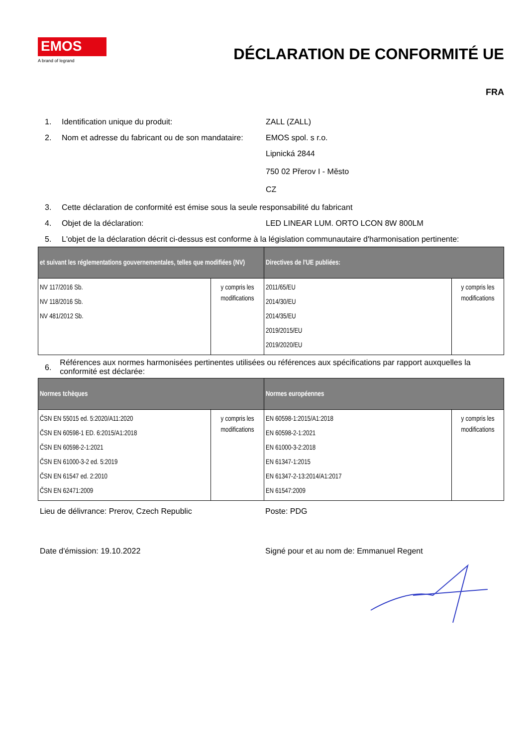EMOS
A brand of legrand
DÉCLARATION DE CONFORMITÉ UE
FRA
1. Identification unique du produit: ZALL (ZALL)
2. Nom et adresse du fabricant ou de son mandataire: EMOS spol. s r.o.
Lipnická 2844
750 02 Přerov I - Město
CZ
3. Cette déclaration de conformité est émise sous la seule responsabilité du fabricant
4. Objet de la déclaration: LED LINEAR LUM. ORTO LCON 8W 800LM
5. L'objet de la déclaration décrit ci-dessus est conforme à la législation communautaire d'harmonisation pertinente:
| et suivant les réglementations gouvernementales, telles que modifiées (NV) | | Directives de l'UE publiées: | |
| --- | --- | --- | --- |
| NV 117/2016 Sb. NV 118/2016 Sb. NV 481/2012 Sb. | y compris les modifications | 2011/65/EU 2014/30/EU 2014/35/EU 2019/2015/EU 2019/2020/EU | y compris les modifications |
6. Références aux normes harmonisées pertinentes utilisées ou références aux spécifications par rapport auxquelles la conformité est déclarée:
| Normes tchèques | | Normes européennes | |
| --- | --- | --- | --- |
| ČSN EN 55015 ed. 5:2020/A11:2020 ČSN EN 60598-1 ED. 6:2015/A1:2018 ČSN EN 60598-2-1:2021 ČSN EN 61000-3-2 ed. 5:2019 ČSN EN 61547 ed. 2:2010 ČSN EN 62471:2009 | y compris les modifications | EN 60598-1:2015/A1:2018 EN 60598-2-1:2021 EN 61000-3-2:2018 EN 61347-1:2015 EN 61347-2-13:2014/A1:2017 EN 61547:2009 | y compris les modifications |
Lieu de délivrance: Prerov, Czech Republic Poste: PDG
Date d'émission: 19.10.2022 Signé pour et au nom de: Emmanuel Regent